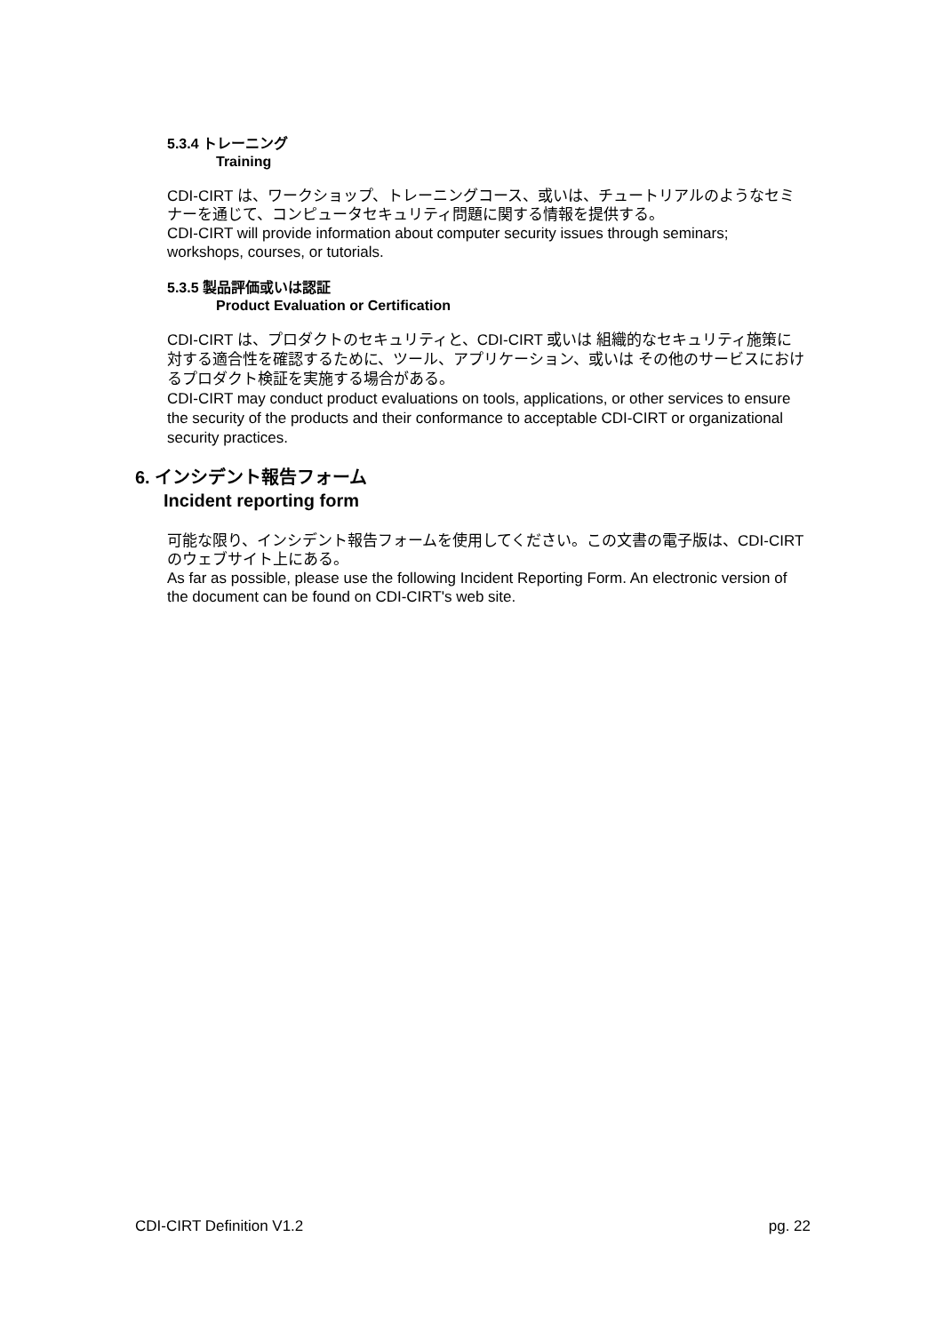5.3.4 トレーニング
Training
CDI-CIRT は、ワークショップ、トレーニングコース、或いは、チュートリアルのようなセミナーを通じて、コンピュータセキュリティ問題に関する情報を提供する。
CDI-CIRT will provide information about computer security issues through seminars; workshops, courses, or tutorials.
5.3.5 製品評価或いは認証
Product Evaluation or Certification
CDI-CIRT は、プロダクトのセキュリティと、CDI-CIRT 或いは 組織的なセキュリティ施策に対する適合性を確認するために、ツール、アプリケーション、或いは その他のサービスにおけるプロダクト検証を実施する場合がある。
CDI-CIRT may conduct product evaluations on tools, applications, or other services to ensure the security of the products and their conformance to acceptable CDI-CIRT or organizational security practices.
6. インシデント報告フォーム
Incident reporting form
可能な限り、インシデント報告フォームを使用してください。この文書の電子版は、CDI-CIRTのウェブサイト上にある。
As far as possible, please use the following Incident Reporting Form. An electronic version of the document can be found on CDI-CIRT's web site.
CDI-CIRT Definition V1.2 pg. 22